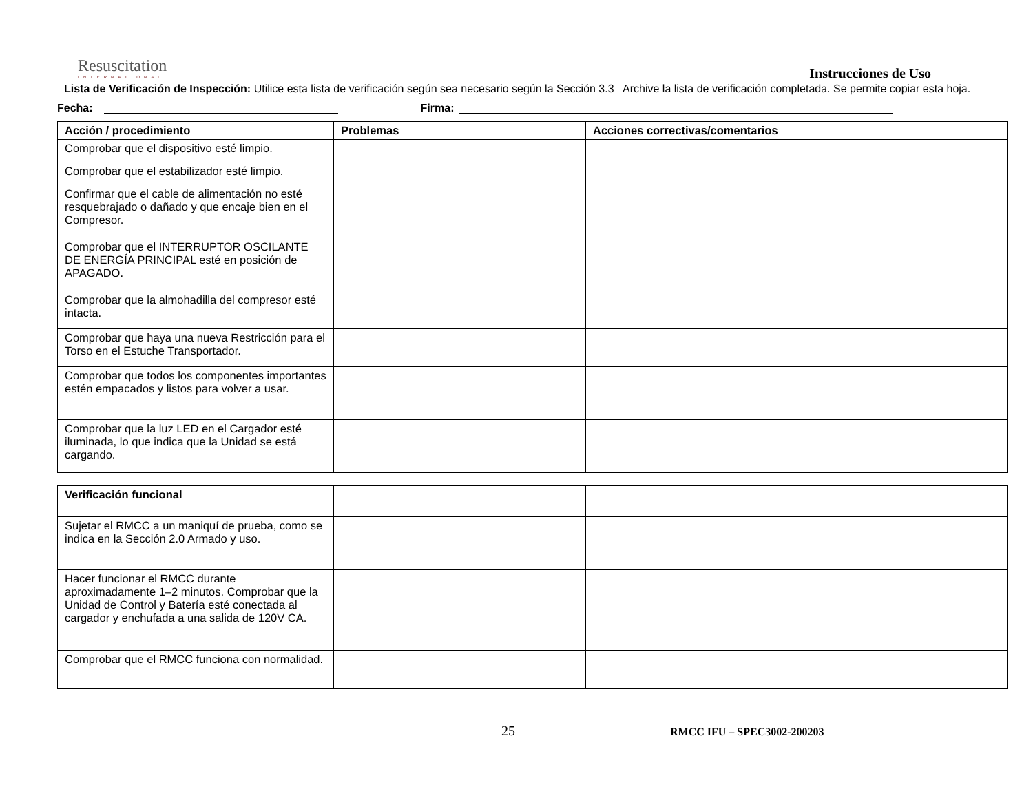Resuscitation
INTERNATIONAL
Instrucciones de Uso
Lista de Verificación de Inspección: Utilice esta lista de verificación según sea necesario según la Sección 3.3 Archive la lista de verificación completada. Se permite copiar esta hoja.
Fecha: Firma:
| Acción / procedimiento | Problemas | Acciones correctivas/comentarios |
| --- | --- | --- |
| Comprobar que el dispositivo esté limpio. | | |
| Comprobar que el estabilizador esté limpio. | | |
| Confirmar que el cable de alimentación no esté resquebrajado o dañado y que encaje bien en el Compresor. | | |
| Comprobar que el INTERRUPTOR OSCILANTE DE ENERGÍA PRINCIPAL esté en posición de APAGADO. | | |
| Comprobar que la almohadilla del compresor esté intacta. | | |
| Comprobar que haya una nueva Restricción para el Torso en el Estuche Transportador. | | |
| Comprobar que todos los componentes importantes estén empacados y listos para volver a usar. | | |
| Comprobar que la luz LED en el Cargador esté iluminada, lo que indica que la Unidad se está cargando. | | |
| Verificación funcional | | |
| Sujetar el RMCC a un maniquí de prueba, como se indica en la Sección 2.0 Armado y uso. | | |
| Hacer funcionar el RMCC durante aproximadamente 1–2 minutos. Comprobar que la Unidad de Control y Batería esté conectada al cargador y enchufada a una salida de 120V CA. | | |
| Comprobar que el RMCC funciona con normalidad. | | |
25 RMCC IFU – SPEC3002-200203